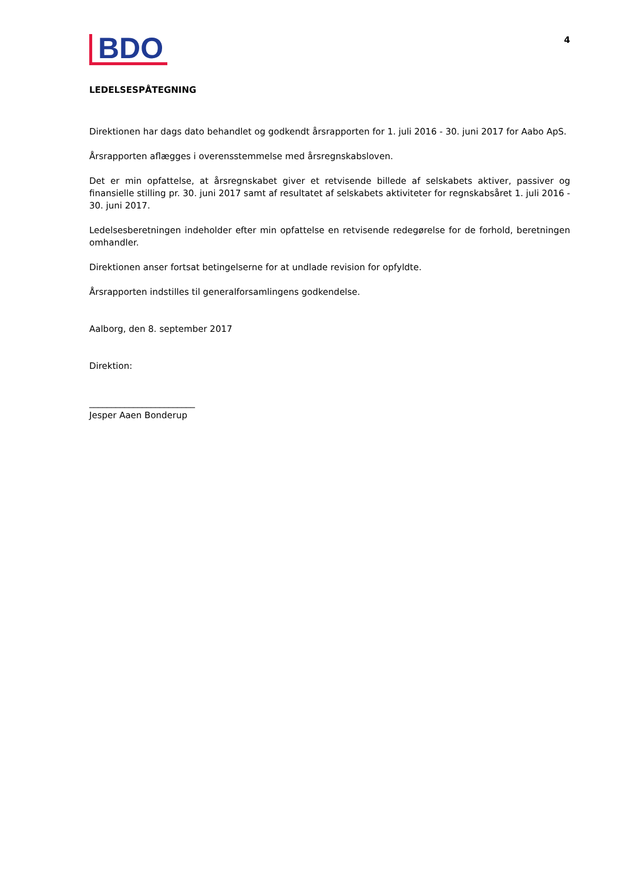BDO
4
LEDELSESPÅTEGNING
Direktionen har dags dato behandlet og godkendt årsrapporten for 1. juli 2016 - 30. juni 2017 for Aabo ApS.
Årsrapporten aflægges i overensstemmelse med årsregnskabsloven.
Det er min opfattelse, at årsregnskabet giver et retvisende billede af selskabets aktiver, passiver og finansielle stilling pr. 30. juni 2017 samt af resultatet af selskabets aktiviteter for regnskabsåret 1. juli 2016 - 30. juni 2017.
Ledelsesberetningen indeholder efter min opfattelse en retvisende redegørelse for de forhold, beretningen omhandler.
Direktionen anser fortsat betingelserne for at undlade revision for opfyldte.
Årsrapporten indstilles til generalforsamlingens godkendelse.
Aalborg, den 8. september 2017
Direktion:
________________________
Jesper Aaen Bonderup